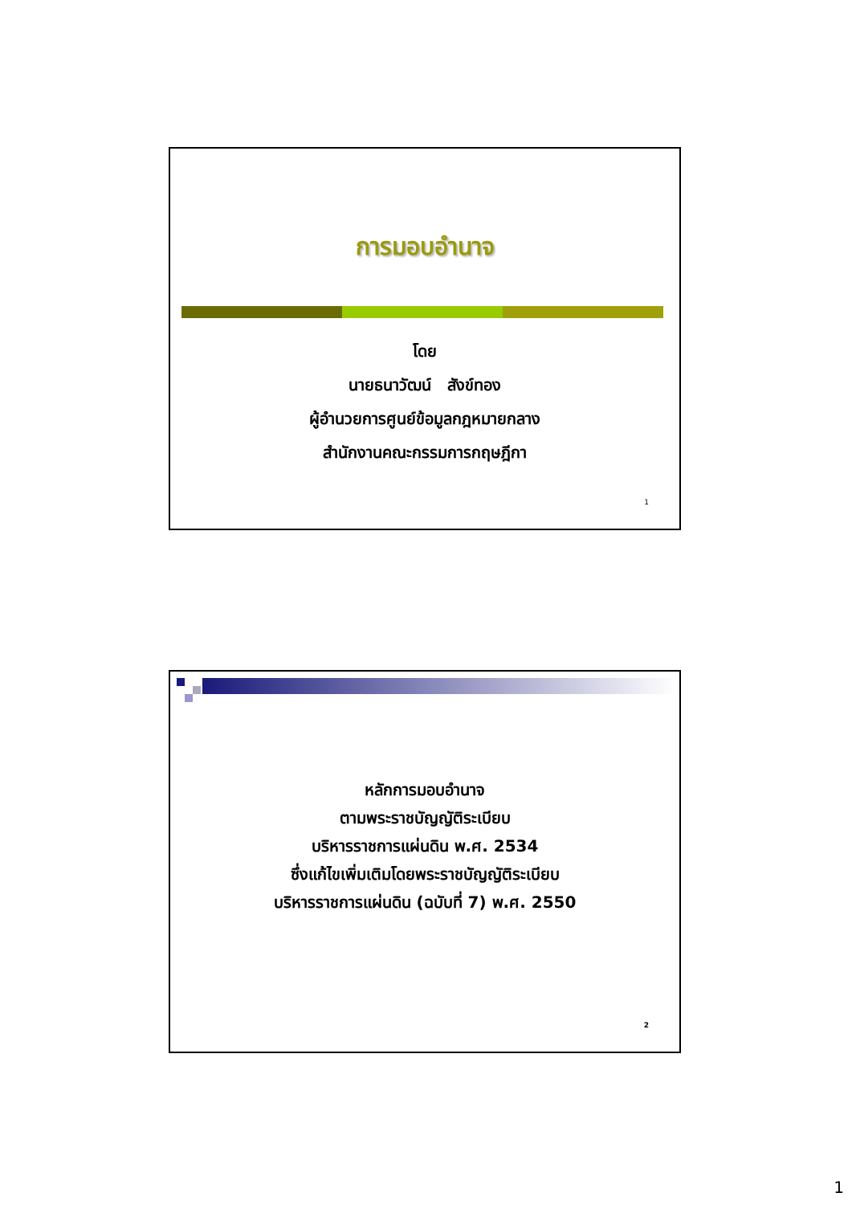การมอบอำนาจ
โดย
นายธนาวัฒน์ สังข์ทอง
ผู้อำนวยการศูนย์ข้อมูลกฎหมายกลาง
สำนักงานคณะกรรมการกฤษฎีกา
1
หลักการมอบอำนาจ
ตามพระราชบัญญัติระเบียบ
บริหารราชการแผ่นดิน พ.ศ. 2534
ซึ่งแก้ไขเพิ่มเติมโดยพระราชบัญญัติระเบียบ
บริหารราชการแผ่นดิน (ฉบับที่ 7) พ.ศ. 2550
2
1